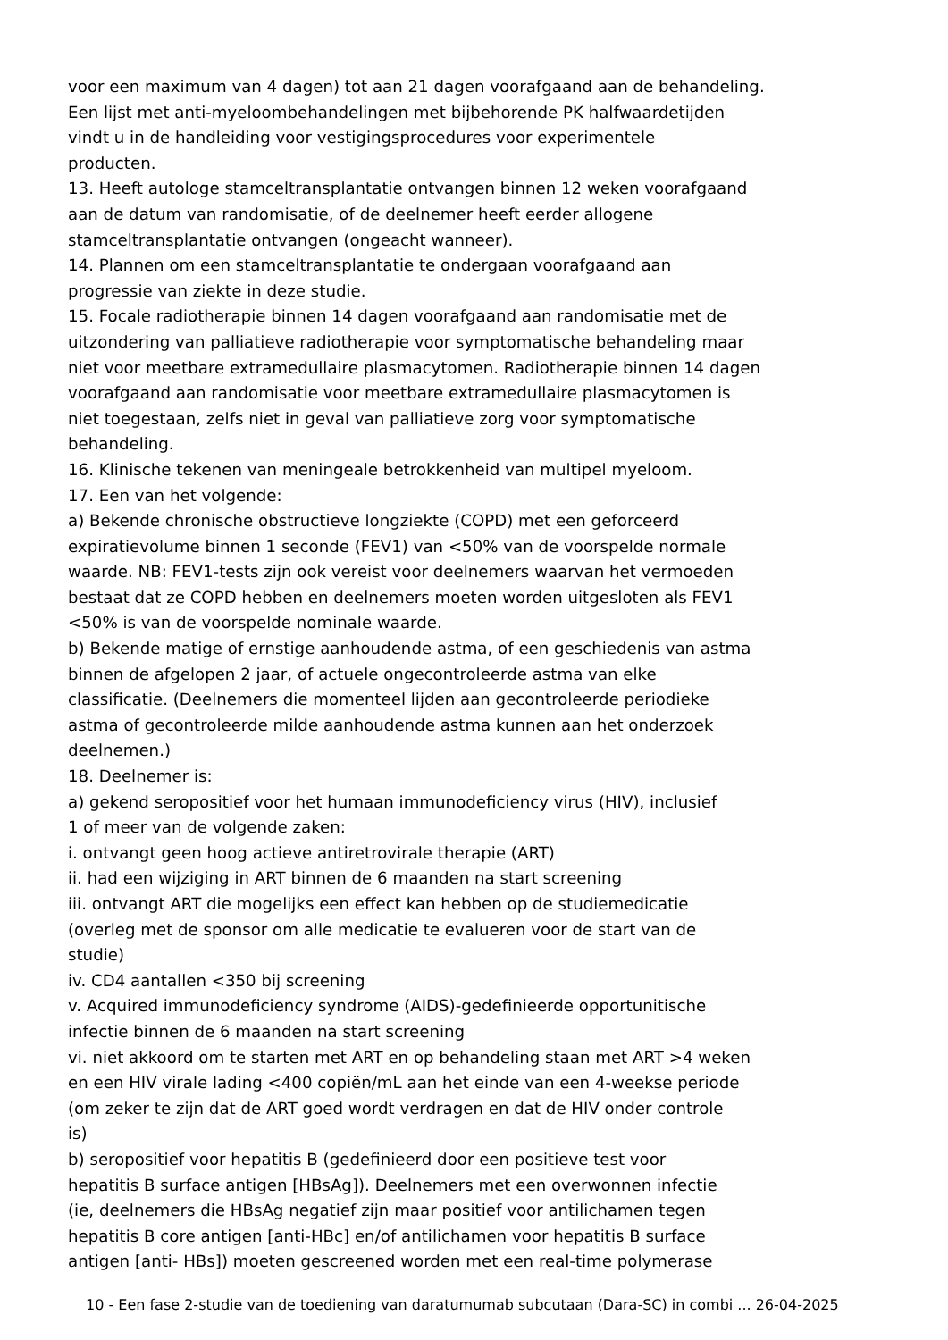voor een maximum van 4 dagen) tot aan 21 dagen voorafgaand aan de behandeling.
Een lijst met anti-myeloombehandelingen met bijbehorende PK halfwaardetijden
vindt u in de handleiding voor vestigingsprocedures voor experimentele
producten.
13. Heeft autologe stamceltransplantatie ontvangen binnen 12 weken voorafgaand
aan de datum van randomisatie, of de deelnemer heeft eerder allogene
stamceltransplantatie ontvangen (ongeacht wanneer).
14. Plannen om een stamceltransplantatie te ondergaan voorafgaand aan
progressie van ziekte in deze studie.
15. Focale radiotherapie binnen 14 dagen voorafgaand aan randomisatie met de
uitzondering van palliatieve radiotherapie voor symptomatische behandeling maar
niet voor meetbare extramedullaire plasmacytomen. Radiotherapie binnen 14 dagen
voorafgaand aan randomisatie voor meetbare extramedullaire plasmacytomen is
niet toegestaan, zelfs niet in geval van palliatieve zorg voor symptomatische
behandeling.
16. Klinische tekenen van meningeale betrokkenheid van multipel myeloom.
17. Een van het volgende:
a) Bekende chronische obstructieve longziekte (COPD) met een geforceerd
expiratievolume binnen 1 seconde (FEV1) van <50% van de voorspelde normale
waarde. NB: FEV1-tests zijn ook vereist voor deelnemers waarvan het vermoeden
bestaat dat ze COPD hebben en deelnemers moeten worden uitgesloten als FEV1
<50% is van de voorspelde nominale waarde.
b) Bekende matige of ernstige aanhoudende astma, of een geschiedenis van astma
binnen de afgelopen 2 jaar, of actuele ongecontroleerde astma van elke
classificatie. (Deelnemers die momenteel lijden aan gecontroleerde periodieke
astma of gecontroleerde milde aanhoudende astma kunnen aan het onderzoek
deelnemen.)
18. Deelnemer is:
a) gekend seropositief voor het humaan immunodeficiency virus (HIV), inclusief
1 of meer van de volgende zaken:
i. ontvangt geen hoog actieve antiretrovirale therapie (ART)
ii. had een wijziging in ART binnen de 6 maanden na start screening
iii. ontvangt ART die mogelijks een effect kan hebben op de studiemedicatie
(overleg met de sponsor om alle medicatie te evalueren voor de start van de
studie)
iv. CD4 aantallen <350 bij screening
v. Acquired immunodeficiency syndrome (AIDS)-gedefinieerde opportunitische
infectie binnen de 6 maanden na start screening
vi. niet akkoord om te starten met ART en op behandeling staan met ART >4 weken
en een HIV virale lading <400 copiën/mL aan het einde van een 4-weekse periode
(om zeker te zijn dat de ART goed wordt verdragen en dat de HIV onder controle
is)
b) seropositief voor hepatitis B (gedefinieerd door een positieve test voor
hepatitis B surface antigen [HBsAg]). Deelnemers met een overwonnen infectie
(ie, deelnemers die HBsAg negatief zijn maar positief voor antilichamen tegen
hepatitis B core antigen [anti-HBc] en/of antilichamen voor hepatitis B surface
antigen [anti- HBs]) moeten gescreened worden met een real-time polymerase
10 - Een fase 2-studie van de toediening van daratumumab subcutaan (Dara-SC) in combi ... 26-04-2025